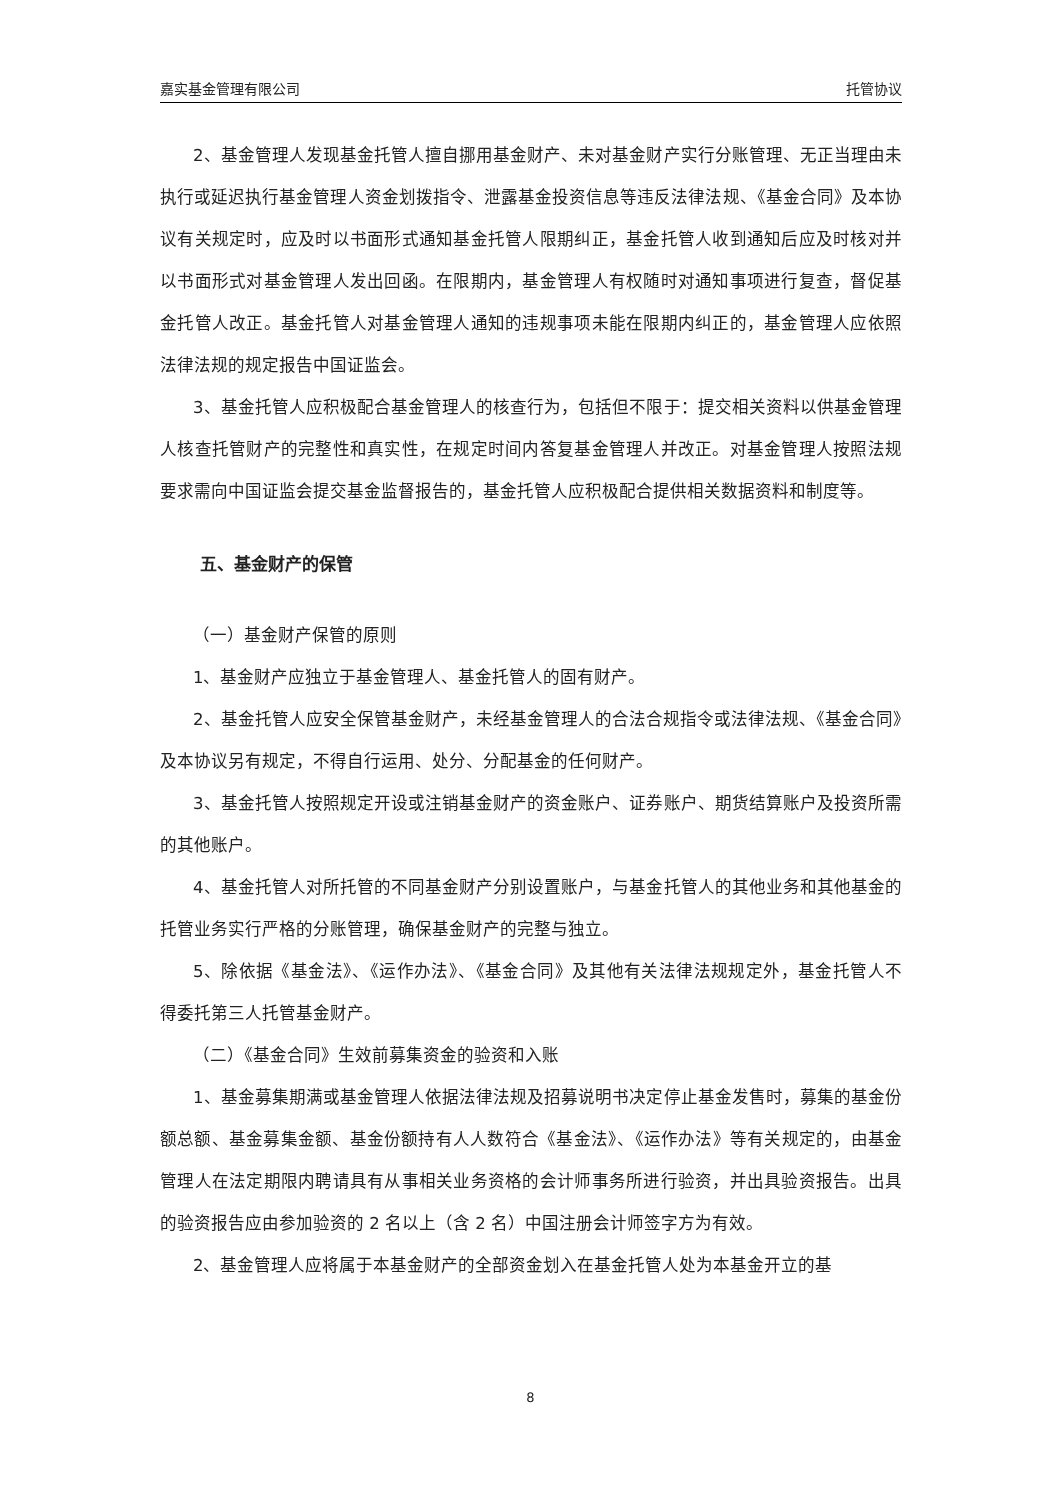嘉实基金管理有限公司 托管协议
2、基金管理人发现基金托管人擅自挪用基金财产、未对基金财产实行分账管理、无正当理由未执行或延迟执行基金管理人资金划拨指令、泄露基金投资信息等违反法律法规、《基金合同》及本协议有关规定时，应及时以书面形式通知基金托管人限期纠正，基金托管人收到通知后应及时核对并以书面形式对基金管理人发出回函。在限期内，基金管理人有权随时对通知事项进行复查，督促基金托管人改正。基金托管人对基金管理人通知的违规事项未能在限期内纠正的，基金管理人应依照法律法规的规定报告中国证监会。
3、基金托管人应积极配合基金管理人的核查行为，包括但不限于：提交相关资料以供基金管理人核查托管财产的完整性和真实性，在规定时间内答复基金管理人并改正。对基金管理人按照法规要求需向中国证监会提交基金监督报告的，基金托管人应积极配合提供相关数据资料和制度等。
五、基金财产的保管
（一）基金财产保管的原则
1、基金财产应独立于基金管理人、基金托管人的固有财产。
2、基金托管人应安全保管基金财产，未经基金管理人的合法合规指令或法律法规、《基金合同》及本协议另有规定，不得自行运用、处分、分配基金的任何财产。
3、基金托管人按照规定开设或注销基金财产的资金账户、证券账户、期货结算账户及投资所需的其他账户。
4、基金托管人对所托管的不同基金财产分别设置账户，与基金托管人的其他业务和其他基金的托管业务实行严格的分账管理，确保基金财产的完整与独立。
5、除依据《基金法》、《运作办法》、《基金合同》及其他有关法律法规规定外，基金托管人不得委托第三人托管基金财产。
（二）《基金合同》生效前募集资金的验资和入账
1、基金募集期满或基金管理人依据法律法规及招募说明书决定停止基金发售时，募集的基金份额总额、基金募集金额、基金份额持有人人数符合《基金法》、《运作办法》等有关规定的，由基金管理人在法定期限内聘请具有从事相关业务资格的会计师事务所进行验资，并出具验资报告。出具的验资报告应由参加验资的 2 名以上（含 2 名）中国注册会计师签字方为有效。
2、基金管理人应将属于本基金财产的全部资金划入在基金托管人处为本基金开立的基
8